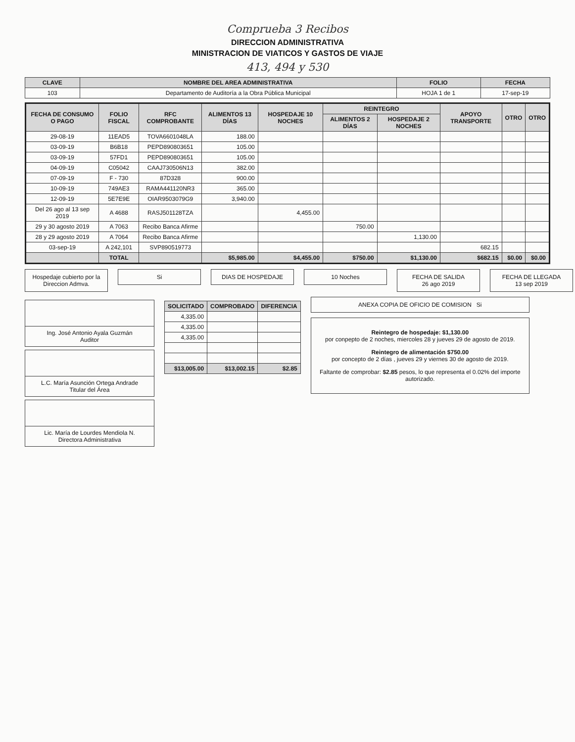Comprueba 3 Recibos
DIRECCION ADMINISTRATIVA
MINISTRACION DE VIATICOS Y GASTOS DE VIAJE
413, 494 y 530
| CLAVE | NOMBRE DEL AREA ADMINISTRATIVA | FOLIO | FECHA |
| --- | --- | --- | --- |
| 103 | Departamento de Auditoría a la Obra Pública Municipal | HOJA 1 de 1 | 17-sep-19 |
| FECHA DE CONSUMO O PAGO | FOLIO FISCAL | RFC COMPROBANTE | ALIMENTOS 13 DÍAS | HOSPEDAJE 10 NOCHES | REINTEGRO | | APOYO TRANSPORTE | OTRO | OTRO |
| --- | --- | --- | --- | --- | --- | --- | --- | --- | --- |
| | | | | | ALIMENTOS 2 DÍAS | HOSPEDAJE 2 NOCHES | | | |
| 29-08-19 | 11EAD5 | TOVA6601048LA | 188.00 | | | | | | |
| 03-09-19 | B6B18 | PEPD890803651 | 105.00 | | | | | | |
| 03-09-19 | 57FD1 | PEPD890803651 | 105.00 | | | | | | |
| 04-09-19 | C05042 | CAAJ730506N13 | 382.00 | | | | | | |
| 07-09-19 | F - 730 | 87D328 | 900.00 | | | | | | |
| 10-09-19 | 749AE3 | RAMA441120NR3 | 365.00 | | | | | | |
| 12-09-19 | 5E7E9E | OIAR9503079G9 | 3,940.00 | | | | | | |
| Del 26 ago al 13 sep 2019 | A 4688 | RASJ501128TZA | | 4,455.00 | | | | | |
| 29 y 30 agosto 2019 | A 7063 | Recibo Banca Afirme | | | 750.00 | | | | |
| 28 y 29 agosto 2019 | A 7064 | Recibo Banca Afirme | | | | 1,130.00 | | | |
| 03-sep-19 | A 242,101 | SVP890519773 | | | | | 682.15 | | |
| | TOTAL | | $5,985.00 | $4,455.00 | $750.00 | $1,130.00 | $682.15 | $0.00 | $0.00 |
Hospedaje cubierto por la Direccion Admva.
Si DIAS DE HOSPEDAJE 10 Noches FECHA DE SALIDA
26 ago 2019
FECHA DE LLEGADA
13 sep 2019
Ing. José Antonio Ayala Guzmán
Auditor
L.C. María Asunción Ortega Andrade
Titular del Área
Lic. María de Lourdes Mendiola N.
Directora Administrativa
| SOLICITADO | COMPROBADO | DIFERENCIA |
| --- | --- | --- |
| 4,335.00 | | |
| 4,335.00 | | |
| 4,335.00 | | |
| $13,005.00 | $13,002.15 | $2.85 |
ANEXA COPIA DE OFICIO DE COMISION Si
Reintegro de hospedaje: $1,130.00
por conpepto de 2 noches, miercoles 28 y jueves 29 de agosto de 2019.
Reintegro de alimentación $750.00
por concepto de 2 días , jueves 29 y viernes 30 de agosto de 2019.
Faltante de comprobar: $2.85 pesos, lo que representa el 0.02% del importe autorizado.